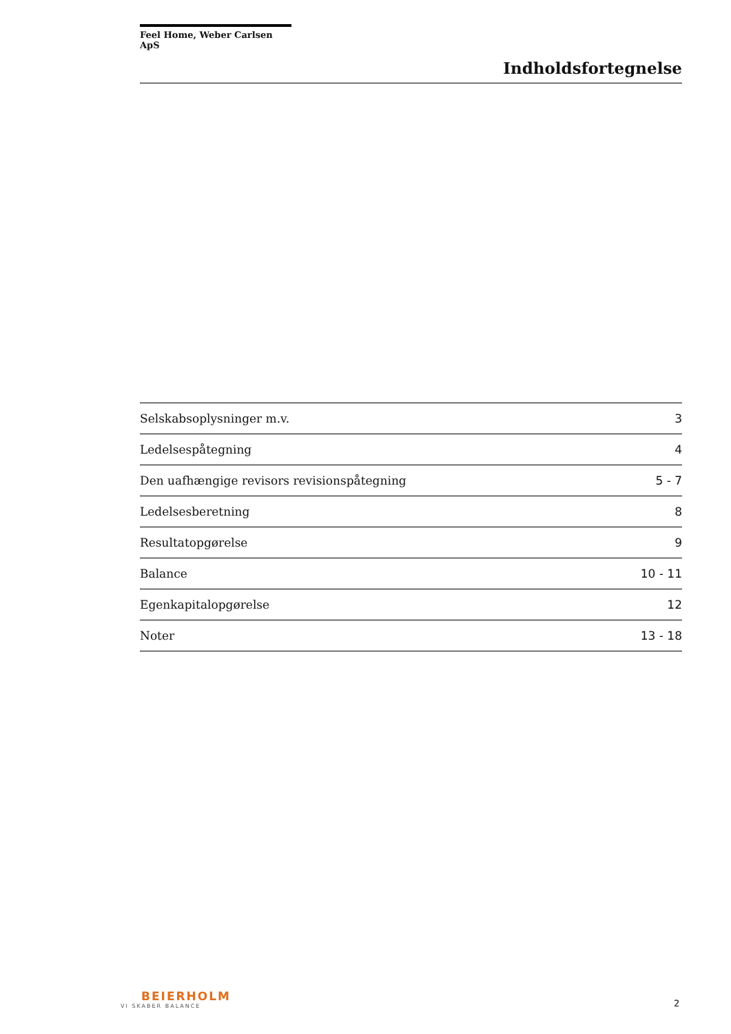Feel Home, Weber Carlsen ApS
Indholdsfortegnelse
| Selskabsoplysninger m.v. | 3 |
| Ledelsespåtegning | 4 |
| Den uafhængige revisors revisionspåtegning | 5 - 7 |
| Ledelsesberetning | 8 |
| Resultatopgørelse | 9 |
| Balance | 10 - 11 |
| Egenkapitalopgørelse | 12 |
| Noter | 13 - 18 |
BEIERHOLM
VI SKABER BALANCE
2